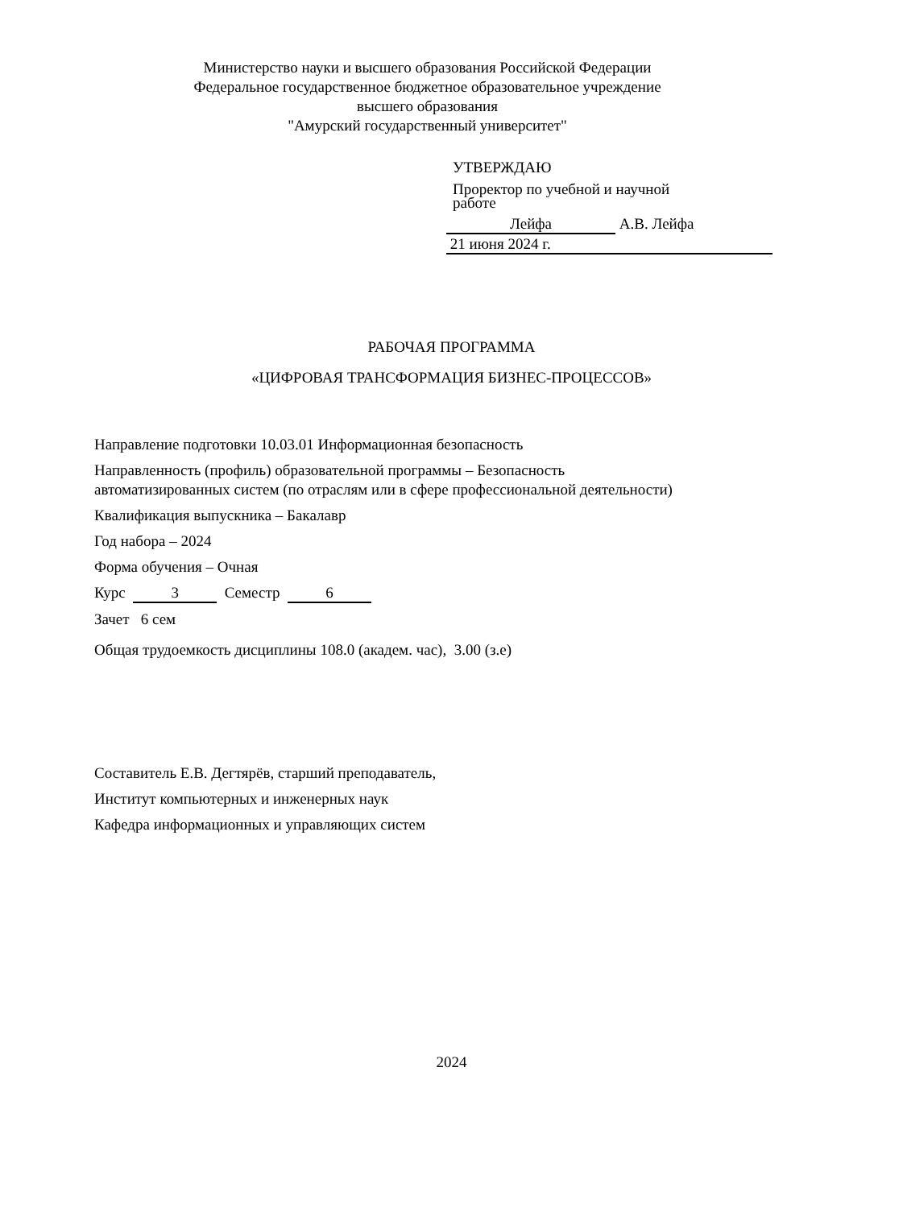Министерство науки и высшего образования Российской Федерации
Федеральное государственное бюджетное образовательное учреждение
высшего образования
"Амурский государственный университет"
УТВЕРЖДАЮ
Проректор по учебной и научной
работе
Лейфа А.В. Лейфа
21 июня 2024 г.
РАБОЧАЯ ПРОГРАММА
«ЦИФРОВАЯ ТРАНСФОРМАЦИЯ БИЗНЕС-ПРОЦЕССОВ»
Направление подготовки 10.03.01 Информационная безопасность
Направленность (профиль) образовательной программы – Безопасность
автоматизированных систем (по отраслям или в сфере профессиональной деятельности)
Квалификация выпускника – Бакалавр
Год набора – 2024
Форма обучения – Очная
Курс 3 Семестр 6
Зачет 6 сем
Общая трудоемкость дисциплины 108.0 (академ. час), 3.00 (з.е)
Составитель Е.В. Дегтярёв, старший преподаватель,
Институт компьютерных и инженерных наук
Кафедра информационных и управляющих систем
2024